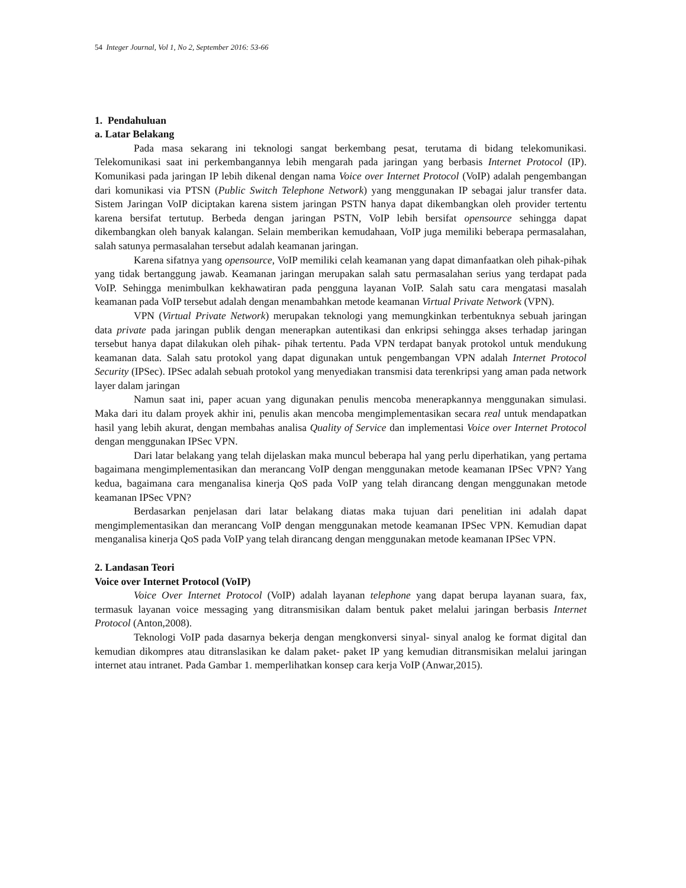54 Integer Journal, Vol 1, No 2, September 2016: 53-66
1. Pendahuluan
a. Latar Belakang
Pada masa sekarang ini teknologi sangat berkembang pesat, terutama di bidang telekomunikasi. Telekomunikasi saat ini perkembangannya lebih mengarah pada jaringan yang berbasis Internet Protocol (IP). Komunikasi pada jaringan IP lebih dikenal dengan nama Voice over Internet Protocol (VoIP) adalah pengembangan dari komunikasi via PTSN (Public Switch Telephone Network) yang menggunakan IP sebagai jalur transfer data. Sistem Jaringan VoIP diciptakan karena sistem jaringan PSTN hanya dapat dikembangkan oleh provider tertentu karena bersifat tertutup. Berbeda dengan jaringan PSTN, VoIP lebih bersifat opensource sehingga dapat dikembangkan oleh banyak kalangan. Selain memberikan kemudahaan, VoIP juga memiliki beberapa permasalahan, salah satunya permasalahan tersebut adalah keamanan jaringan.
Karena sifatnya yang opensource, VoIP memiliki celah keamanan yang dapat dimanfaatkan oleh pihak-pihak yang tidak bertanggung jawab. Keamanan jaringan merupakan salah satu permasalahan serius yang terdapat pada VoIP. Sehingga menimbulkan kekhawatiran pada pengguna layanan VoIP. Salah satu cara mengatasi masalah keamanan pada VoIP tersebut adalah dengan menambahkan metode keamanan Virtual Private Network (VPN).
VPN (Virtual Private Network) merupakan teknologi yang memungkinkan terbentuknya sebuah jaringan data private pada jaringan publik dengan menerapkan autentikasi dan enkripsi sehingga akses terhadap jaringan tersebut hanya dapat dilakukan oleh pihak- pihak tertentu. Pada VPN terdapat banyak protokol untuk mendukung keamanan data. Salah satu protokol yang dapat digunakan untuk pengembangan VPN adalah Internet Protocol Security (IPSec). IPSec adalah sebuah protokol yang menyediakan transmisi data terenkripsi yang aman pada network layer dalam jaringan
Namun saat ini, paper acuan yang digunakan penulis mencoba menerapkannya menggunakan simulasi. Maka dari itu dalam proyek akhir ini, penulis akan mencoba mengimplementasikan secara real untuk mendapatkan hasil yang lebih akurat, dengan membahas analisa Quality of Service dan implementasi Voice over Internet Protocol dengan menggunakan IPSec VPN.
Dari latar belakang yang telah dijelaskan maka muncul beberapa hal yang perlu diperhatikan, yang pertama bagaimana mengimplementasikan dan merancang VoIP dengan menggunakan metode keamanan IPSec VPN? Yang kedua, bagaimana cara menganalisa kinerja QoS pada VoIP yang telah dirancang dengan menggunakan metode keamanan IPSec VPN?
Berdasarkan penjelasan dari latar belakang diatas maka tujuan dari penelitian ini adalah dapat mengimplementasikan dan merancang VoIP dengan menggunakan metode keamanan IPSec VPN. Kemudian dapat menganalisa kinerja QoS pada VoIP yang telah dirancang dengan menggunakan metode keamanan IPSec VPN.
2. Landasan Teori
Voice over Internet Protocol (VoIP)
Voice Over Internet Protocol (VoIP) adalah layanan telephone yang dapat berupa layanan suara, fax, termasuk layanan voice messaging yang ditransmisikan dalam bentuk paket melalui jaringan berbasis Internet Protocol (Anton,2008).
Teknologi VoIP pada dasarnya bekerja dengan mengkonversi sinyal- sinyal analog ke format digital dan kemudian dikompres atau ditranslasikan ke dalam paket- paket IP yang kemudian ditransmisikan melalui jaringan internet atau intranet. Pada Gambar 1. memperlihatkan konsep cara kerja VoIP (Anwar,2015).